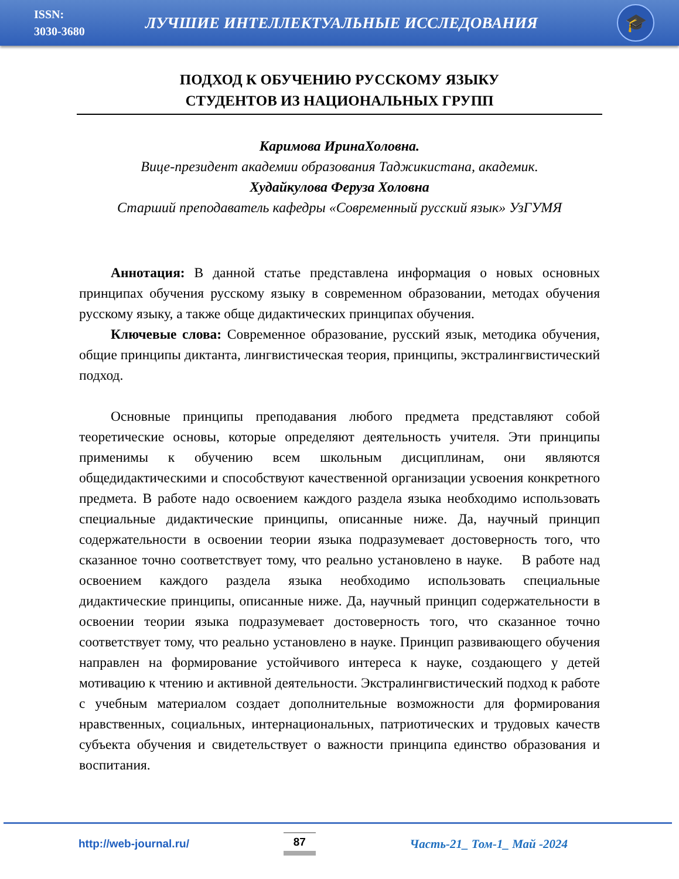ISSN:
3030-3680
ЛУЧШИЕ ИНТЕЛЛЕКТУАЛЬНЫЕ ИССЛЕДОВАНИЯ
🎓
ПОДХОД К ОБУЧЕНИЮ РУССКОМУ ЯЗЫКУ
СТУДЕНТОВ ИЗ НАЦИОНАЛЬНЫХ ГРУПП
Каримова ИринаХоловна.
Вице-президент академии образования Таджикистана, академик.
Худайкулова Феруза Холовна
Старший преподаватель кафедры «Современный русский язык» УзГУМЯ
Аннотация: В данной статье представлена информация о новых основных принципах обучения русскому языку в современном образовании, методах обучения русскому языку, а также обще дидактических принципах обучения.
Ключевые слова: Современное образование, русский язык, методика обучения, общие принципы диктанта, лингвистическая теория, принципы, экстралингвистический подход.
Основные принципы преподавания любого предмета представляют собой теоретические основы, которые определяют деятельность учителя. Эти принципы применимы к обучению всем школьным дисциплинам, они являются общедидактическими и способствуют качественной организации усвоения конкретного предмета. В работе надо освоением каждого раздела языка необходимо использовать специальные дидактические принципы, описанные ниже. Да, научный принцип содержательности в освоении теории языка подразумевает достоверность того, что сказанное точно соответствует тому, что реально установлено в науке. В работе над освоением каждого раздела языка необходимо использовать специальные дидактические принципы, описанные ниже. Да, научный принцип содержательности в освоении теории языка подразумевает достоверность того, что сказанное точно соответствует тому, что реально установлено в науке. Принцип развивающего обучения направлен на формирование устойчивого интереса к науке, создающего у детей мотивацию к чтению и активной деятельности. Экстралингвистический подход к работе с учебным материалом создает дополнительные возможности для формирования нравственных, социальных, интернациональных, патриотических и трудовых качеств субъекта обучения и свидетельствует о важности принципа единство образования и воспитания.
http://web-journal.ru/
87
Часть-21_ Том-1_ Май -2024